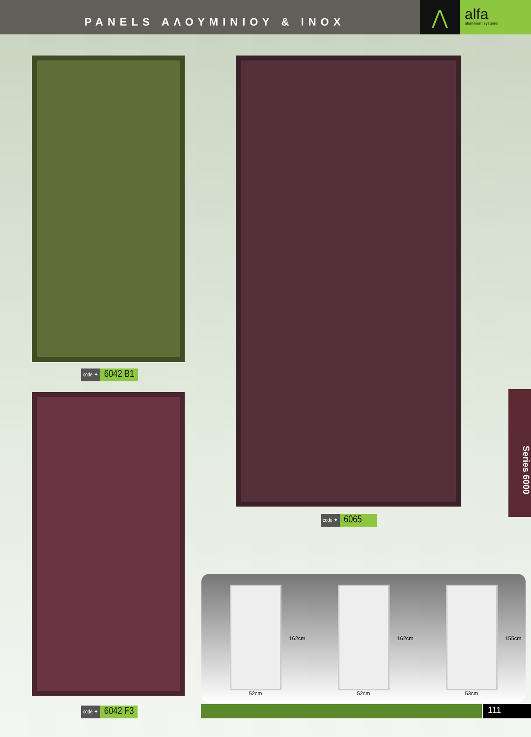PANELS ΑΛΟΥΜΙΝΙΟΥ & INOX
⋀
alfa
aluminium systems
code ✦ 6042 B1
code ✦ 6065
code ✦ 6042 F3
Series 6000
162cm
52cm
162cm
52cm
155cm
53cm
111